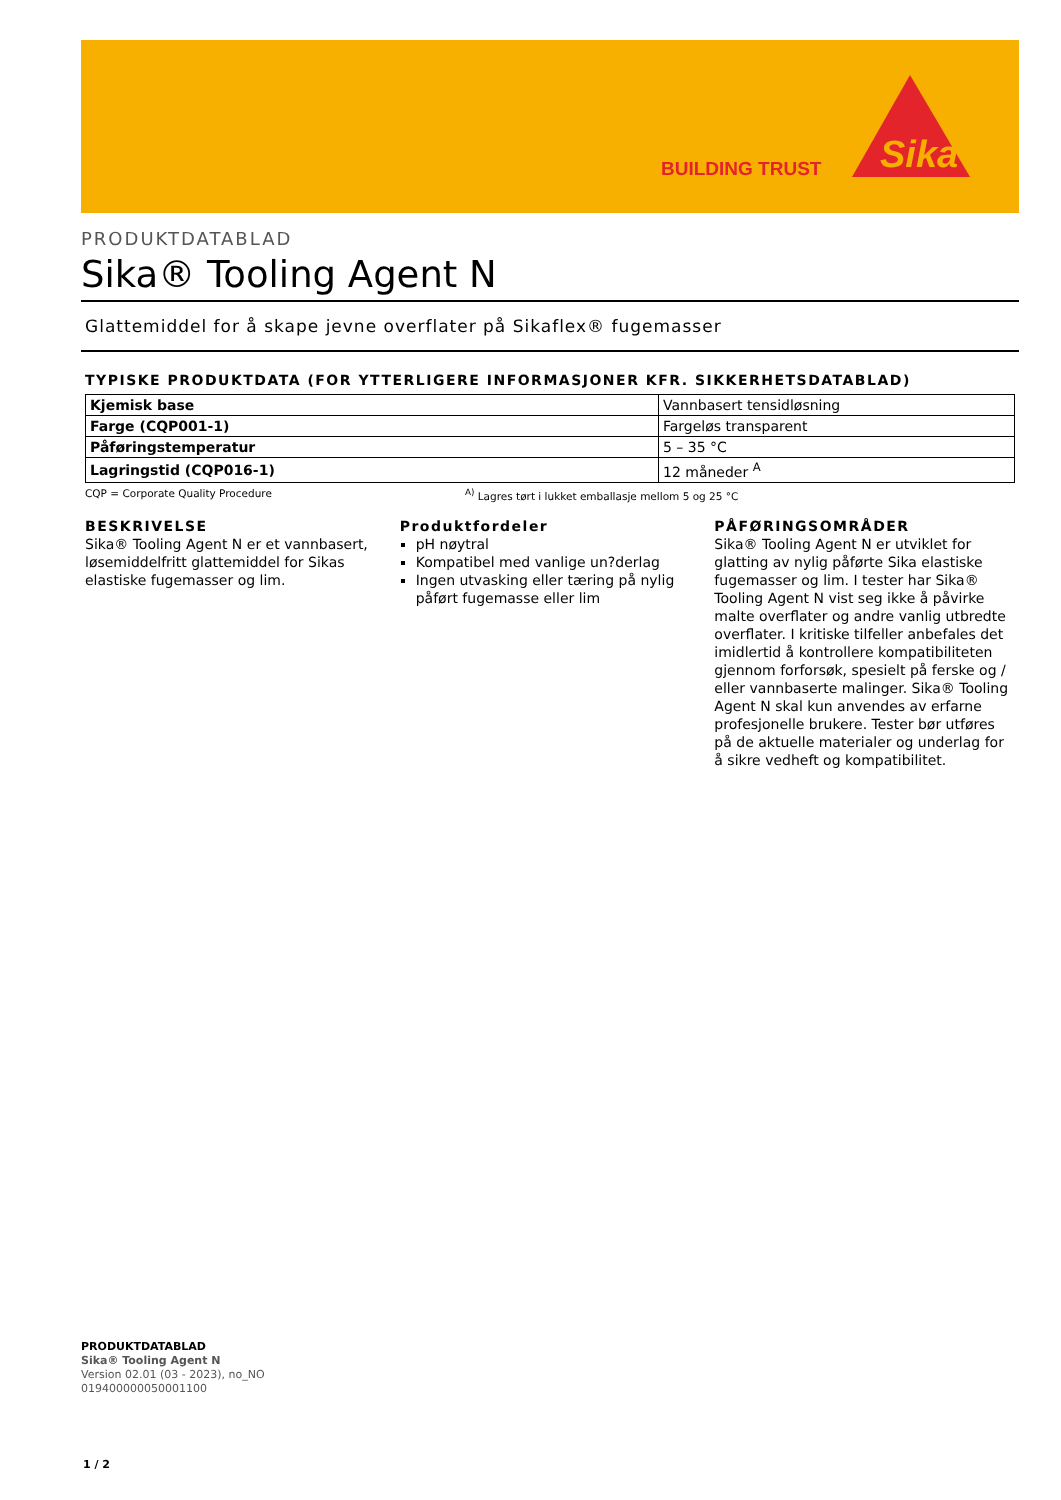BUILDING TRUST
Sika
PRODUKTDATABLAD
Sika® Tooling Agent N
Glattemiddel for å skape jevne overflater på Sikaflex® fugemasser
TYPISKE PRODUKTDATA (FOR YTTERLIGERE INFORMASJONER KFR. SIKKERHETSDATABLAD)
| Kjemisk base | Vannbasert tensidløsning |
| Farge (CQP001-1) | Fargeløs transparent |
| Påføringstemperatur | 5 – 35 °C |
| Lagringstid (CQP016-1) | 12 måneder <sup>A</sup> |
CQP = Corporate Quality Procedure <sup>A)</sup> Lagres tørt i lukket emballasje mellom 5 og 25 °C
BESKRIVELSE
Sika® Tooling Agent N er et vannbasert, løsemiddelfritt glattemiddel for Sikas elastiske fugemasser og lim.
Produktfordeler
pH nøytral
Kompatibel med vanlige un?derlag
Ingen utvasking eller tæring på nylig påført fugemasse eller lim
PÅFØRINGSOMRÅDER
Sika® Tooling Agent N er utviklet for glatting av nylig påførte Sika elastiske fugemasser og lim. I tester har Sika® Tooling Agent N vist seg ikke å påvirke malte overflater og andre vanlig utbredte overflater. I kritiske tilfeller anbefales det imidlertid å kontrollere kompatibiliteten gjennom forforsøk, spesielt på ferske og / eller vannbaserte malinger. Sika® Tooling Agent N skal kun anvendes av erfarne profesjonelle brukere. Tester bør utføres på de aktuelle materialer og underlag for å sikre vedheft og kompatibilitet.
PRODUKTDATABLAD
Sika® Tooling Agent N
Version 02.01 (03 - 2023), no_NO
019400000050001100
1 / 2